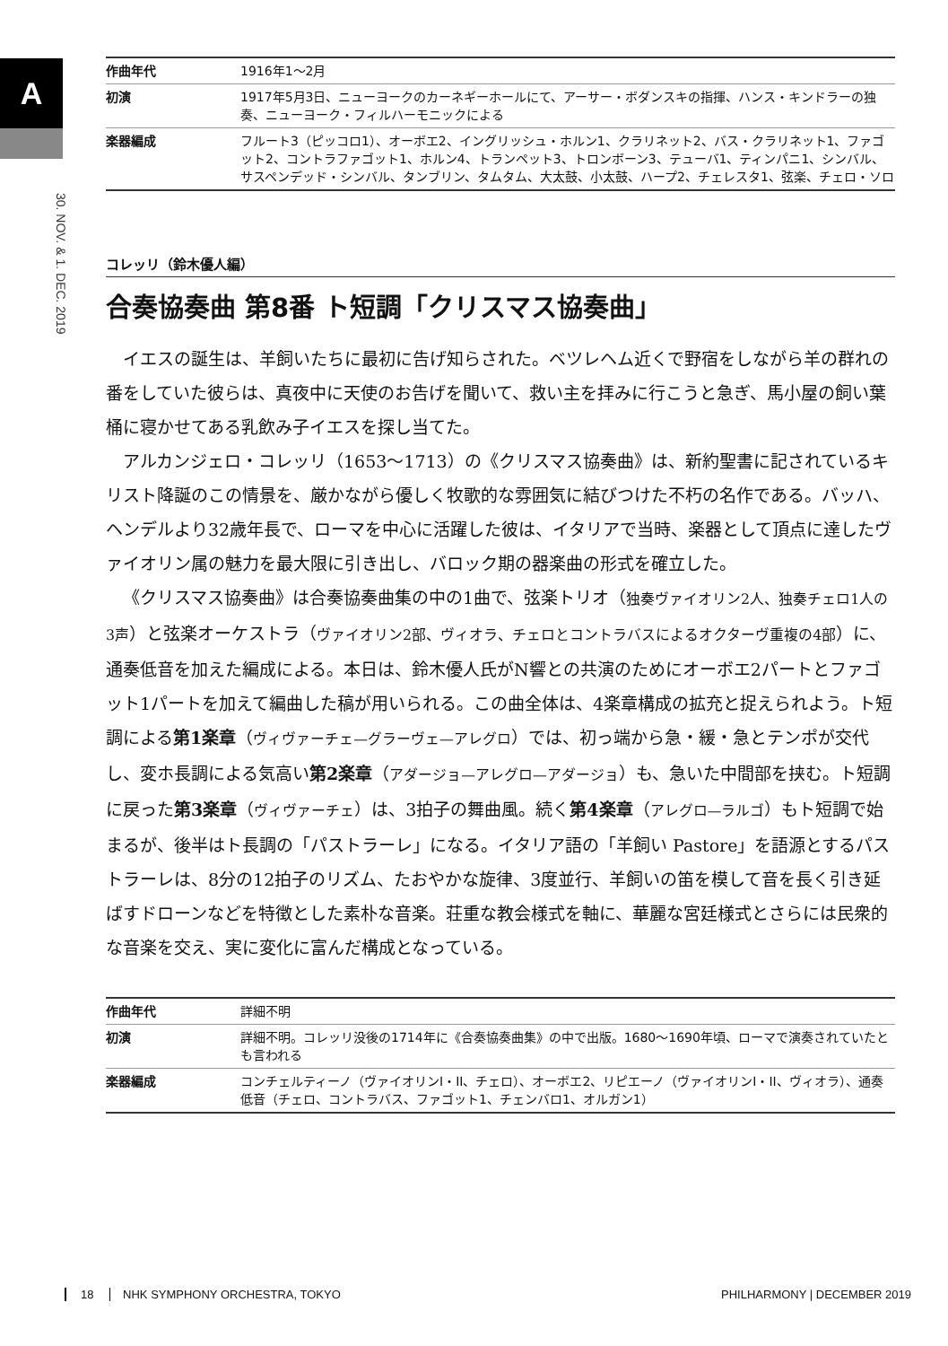A
30. NOV. & 1. DEC. 2019
| 作曲年代 | 1916年1～2月 |
| 初演 | 1917年5月3日、ニューヨークのカーネギーホールにて、アーサー・ボダンスキの指揮、ハンス・キンドラーの独奏、ニューヨーク・フィルハーモニックによる |
| 楽器編成 | フルート3（ピッコロ1）、オーボエ2、イングリッシュ・ホルン1、クラリネット2、バス・クラリネット1、ファゴット2、コントラファゴット1、ホルン4、トランペット3、トロンボーン3、テューバ1、ティンパニ1、シンバル、サスペンデッド・シンバル、タンブリン、タムタム、大太鼓、小太鼓、ハープ2、チェレスタ1、弦楽、チェロ・ソロ |
コレッリ（鈴木優人編）
合奏協奏曲 第8番 ト短調「クリスマス協奏曲」
イエスの誕生は、羊飼いたちに最初に告げ知らされた。ベツレヘム近くで野宿をしながら羊の群れの番をしていた彼らは、真夜中に天使のお告げを聞いて、救い主を拝みに行こうと急ぎ、馬小屋の飼い葉桶に寝かせてある乳飲み子イエスを探し当てた。
アルカンジェロ・コレッリ（1653～1713）の《クリスマス協奏曲》は、新約聖書に記されているキリスト降誕のこの情景を、厳かながら優しく牧歌的な雰囲気に結びつけた不朽の名作である。バッハ、ヘンデルより32歳年長で、ローマを中心に活躍した彼は、イタリアで当時、楽器として頂点に達したヴァイオリン属の魅力を最大限に引き出し、バロック期の器楽曲の形式を確立した。
《クリスマス協奏曲》は合奏協奏曲集の中の1曲で、弦楽トリオ（独奏ヴァイオリン2人、独奏チェロ1人の3声）と弦楽オーケストラ（ヴァイオリン2部、ヴィオラ、チェロとコントラバスによるオクターヴ重複の4部）に、通奏低音を加えた編成による。本日は、鈴木優人氏がN響との共演のためにオーボエ2パートとファゴット1パートを加えて編曲した稿が用いられる。この曲全体は、4楽章構成の拡充と捉えられよう。ト短調による第1楽章（ヴィヴァーチェ—グラーヴェ—アレグロ）では、初っ端から急・緩・急とテンポが交代し、変ホ長調による気高い第2楽章（アダージョ—アレグロ—アダージョ）も、急いた中間部を挟む。ト短調に戻った第3楽章（ヴィヴァーチェ）は、3拍子の舞曲風。続く第4楽章（アレグロ—ラルゴ）もト短調で始まるが、後半はト長調の「パストラーレ」になる。イタリア語の「羊飼い Pastore」を語源とするパストラーレは、8分の12拍子のリズム、たおやかな旋律、3度並行、羊飼いの笛を模して音を長く引き延ばすドローンなどを特徴とした素朴な音楽。荘重な教会様式を軸に、華麗な宮廷様式とさらには民衆的な音楽を交え、実に変化に富んだ構成となっている。
| 作曲年代 | 詳細不明 |
| 初演 | 詳細不明。コレッリ没後の1714年に《合奏協奏曲集》の中で出版。1680～1690年頃、ローマで演奏されていたとも言われる |
| 楽器編成 | コンチェルティーノ（ヴァイオリンI・II、チェロ）、オーボエ2、リピエーノ（ヴァイオリンI・II、ヴィオラ）、通奏低音（チェロ、コントラバス、ファゴット1、チェンバロ1、オルガン1） |
18 NHK SYMPHONY ORCHESTRA, TOKYO PHILHARMONY | DECEMBER 2019